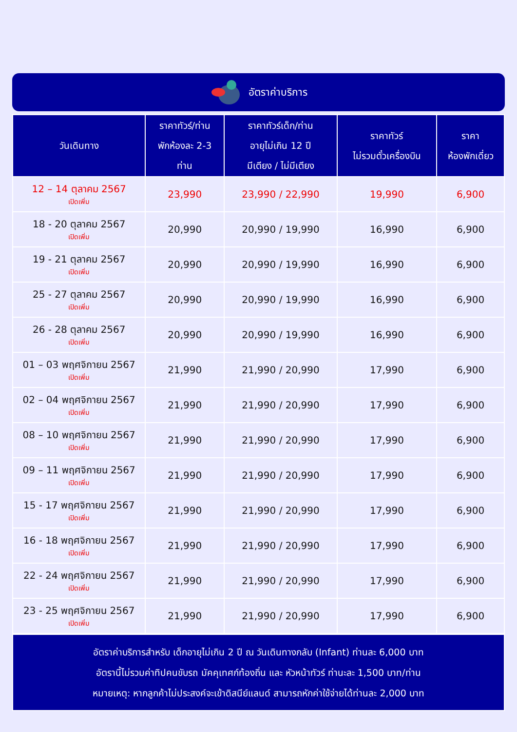อัตราค่าบริการ
| วันเดินทาง | ราคาทัวร์/ท่าน พักห้องละ 2-3 ท่าน | ราคาทัวร์เด็ก/ท่าน อายุไม่เกิน 12 ปี มีเตียง / ไม่มีเตียง | ราคาทัวร์ ไม่รวมตั๋วเครื่องบิน | ราคา ห้องพักเดี่ยว |
| --- | --- | --- | --- | --- |
| 12 – 14 ตุลาคม 2567 เปิดเพิ่ม | 23,990 | 23,990 / 22,990 | 19,990 | 6,900 |
| 18 - 20 ตุลาคม 2567 เปิดเพิ่ม | 20,990 | 20,990 / 19,990 | 16,990 | 6,900 |
| 19 - 21 ตุลาคม 2567 เปิดเพิ่ม | 20,990 | 20,990 / 19,990 | 16,990 | 6,900 |
| 25 - 27 ตุลาคม 2567 เปิดเพิ่ม | 20,990 | 20,990 / 19,990 | 16,990 | 6,900 |
| 26 - 28 ตุลาคม 2567 เปิดเพิ่ม | 20,990 | 20,990 / 19,990 | 16,990 | 6,900 |
| 01 – 03 พฤศจิกายน 2567 เปิดเพิ่ม | 21,990 | 21,990 / 20,990 | 17,990 | 6,900 |
| 02 – 04 พฤศจิกายน 2567 เปิดเพิ่ม | 21,990 | 21,990 / 20,990 | 17,990 | 6,900 |
| 08 – 10 พฤศจิกายน 2567 เปิดเพิ่ม | 21,990 | 21,990 / 20,990 | 17,990 | 6,900 |
| 09 – 11 พฤศจิกายน 2567 เปิดเพิ่ม | 21,990 | 21,990 / 20,990 | 17,990 | 6,900 |
| 15 - 17 พฤศจิกายน 2567 เปิดเพิ่ม | 21,990 | 21,990 / 20,990 | 17,990 | 6,900 |
| 16 - 18 พฤศจิกายน 2567 เปิดเพิ่ม | 21,990 | 21,990 / 20,990 | 17,990 | 6,900 |
| 22 - 24 พฤศจิกายน 2567 เปิดเพิ่ม | 21,990 | 21,990 / 20,990 | 17,990 | 6,900 |
| 23 - 25 พฤศจิกายน 2567 เปิดเพิ่ม | 21,990 | 21,990 / 20,990 | 17,990 | 6,900 |
อัตราค่าบริการสำหรับ เด็กอายุไม่เกิน 2 ปี ณ วันเดินทางกลับ (Infant) ท่านละ 6,000 บาท
อัตรานี้ไม่รวมค่าทิปคนขับรถ มัคคุเทศก์ท้องถิ่น และ หัวหน้าทัวร์ ท่านะละ 1,500 บาท/ท่าน
หมายเหตุ: หากลูกค้าไม่ประสงค์จะเข้าดิสนีย์แลนด์ สามารถหักค่าใช้จ่ายได้ท่านละ 2,000 บาท